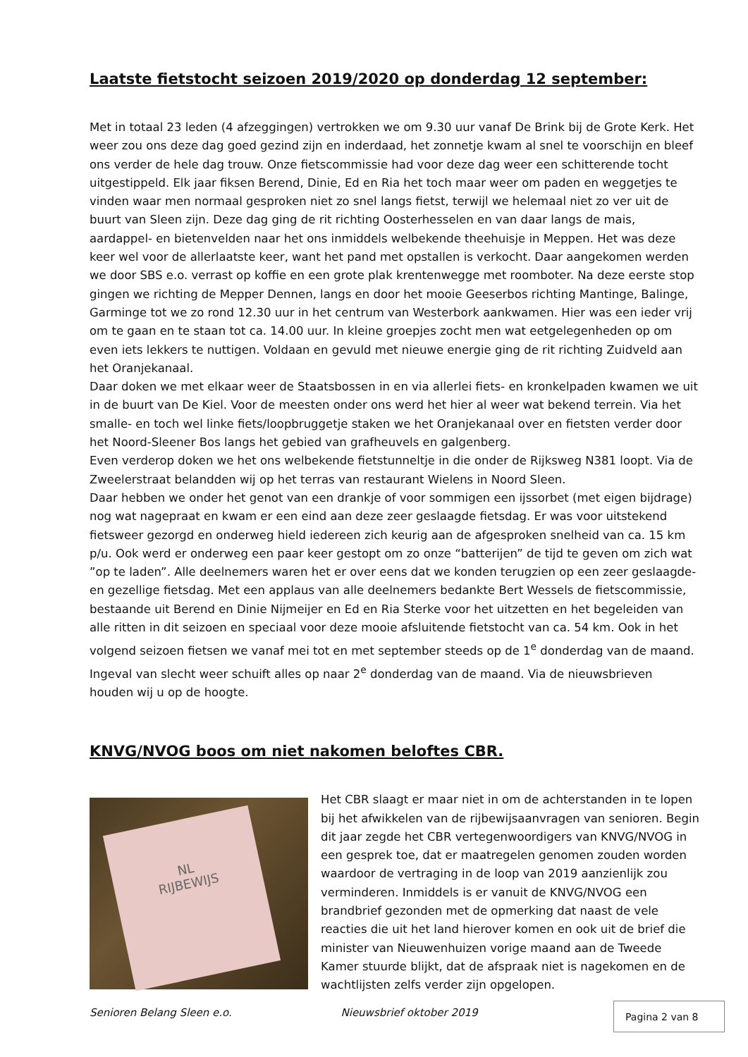Laatste fietstocht seizoen 2019/2020 op donderdag 12 september:
Met in totaal 23 leden (4 afzeggingen) vertrokken we om 9.30 uur vanaf De Brink bij de Grote Kerk. Het weer zou ons deze dag goed gezind zijn en inderdaad, het zonnetje kwam al snel te voorschijn en bleef ons verder de hele dag trouw. Onze fietscommissie had voor deze dag weer een schitterende tocht uitgestippeld. Elk jaar fiksen Berend, Dinie, Ed en Ria het toch maar weer om paden en weggetjes te vinden waar men normaal gesproken niet zo snel langs fietst, terwijl we helemaal niet zo ver uit de buurt van Sleen zijn. Deze dag ging de rit richting Oosterhesselen en van daar langs de mais, aardappel- en bietenvelden naar het ons inmiddels welbekende theehuisje in Meppen. Het was deze keer wel voor de allerlaatste keer, want het pand met opstallen is verkocht. Daar aangekomen werden we door SBS e.o. verrast op koffie en een grote plak krentenwegge met roomboter. Na deze eerste stop gingen we richting de Mepper Dennen, langs en door het mooie Geeserbos richting Mantinge, Balinge, Garminge tot we zo rond 12.30 uur in het centrum van Westerbork aankwamen. Hier was een ieder vrij om te gaan en te staan tot ca. 14.00 uur. In kleine groepjes zocht men wat eetgelegenheden op om even iets lekkers te nuttigen. Voldaan en gevuld met nieuwe energie ging de rit richting Zuidveld aan het Oranjekanaal.
Daar doken we met elkaar weer de Staatsbossen in en via allerlei fiets- en kronkelpaden kwamen we uit in de buurt van De Kiel. Voor de meesten onder ons werd het hier al weer wat bekend terrein. Via het smalle- en toch wel linke fiets/loopbruggetje staken we het Oranjekanaal over en fietsten verder door het Noord-Sleener Bos langs het gebied van grafheuvels en galgenberg.
Even verderop doken we het ons welbekende fietstunneltje in die onder de Rijksweg N381 loopt. Via de Zweelerstraat belandden wij op het terras van restaurant Wielens in Noord Sleen.
Daar hebben we onder het genot van een drankje of voor sommigen een ijssorbet (met eigen bijdrage) nog wat nagepraat en kwam er een eind aan deze zeer geslaagde fietsdag. Er was voor uitstekend fietsweer gezorgd en onderweg hield iedereen zich keurig aan de afgesproken snelheid van ca. 15 km p/u. Ook werd er onderweg een paar keer gestopt om zo onze “batterijen” de tijd te geven om zich wat ”op te laden”. Alle deelnemers waren het er over eens dat we konden terugzien op een zeer geslaagde- en gezellige fietsdag. Met een applaus van alle deelnemers bedankte Bert Wessels de fietscommissie, bestaande uit Berend en Dinie Nijmeijer en Ed en Ria Sterke voor het uitzetten en het begeleiden van alle ritten in dit seizoen en speciaal voor deze mooie afsluitende fietstocht van ca. 54 km. Ook in het volgend seizoen fietsen we vanaf mei tot en met september steeds op de 1<sup>e</sup> donderdag van de maand. Ingeval van slecht weer schuift alles op naar 2<sup>e</sup> donderdag van de maand. Via de nieuwsbrieven houden wij u op de hoogte.
KNVG/NVOG boos om niet nakomen beloftes CBR.
NL
RIJBEWIJS
Het CBR slaagt er maar niet in om de achterstanden in te lopen bij het afwikkelen van de rijbewijsaanvragen van senioren. Begin dit jaar zegde het CBR vertegenwoordigers van KNVG/NVOG in een gesprek toe, dat er maatregelen genomen zouden worden waardoor de vertraging in de loop van 2019 aanzienlijk zou verminderen. Inmiddels is er vanuit de KNVG/NVOG een brandbrief gezonden met de opmerking dat naast de vele reacties die uit het land hierover komen en ook uit de brief die minister van Nieuwenhuizen vorige maand aan de Tweede Kamer stuurde blijkt, dat de afspraak niet is nagekomen en de wachtlijsten zelfs verder zijn opgelopen.
Senioren Belang Sleen e.o. Nieuwsbrief oktober 2019 Pagina 2 van 8